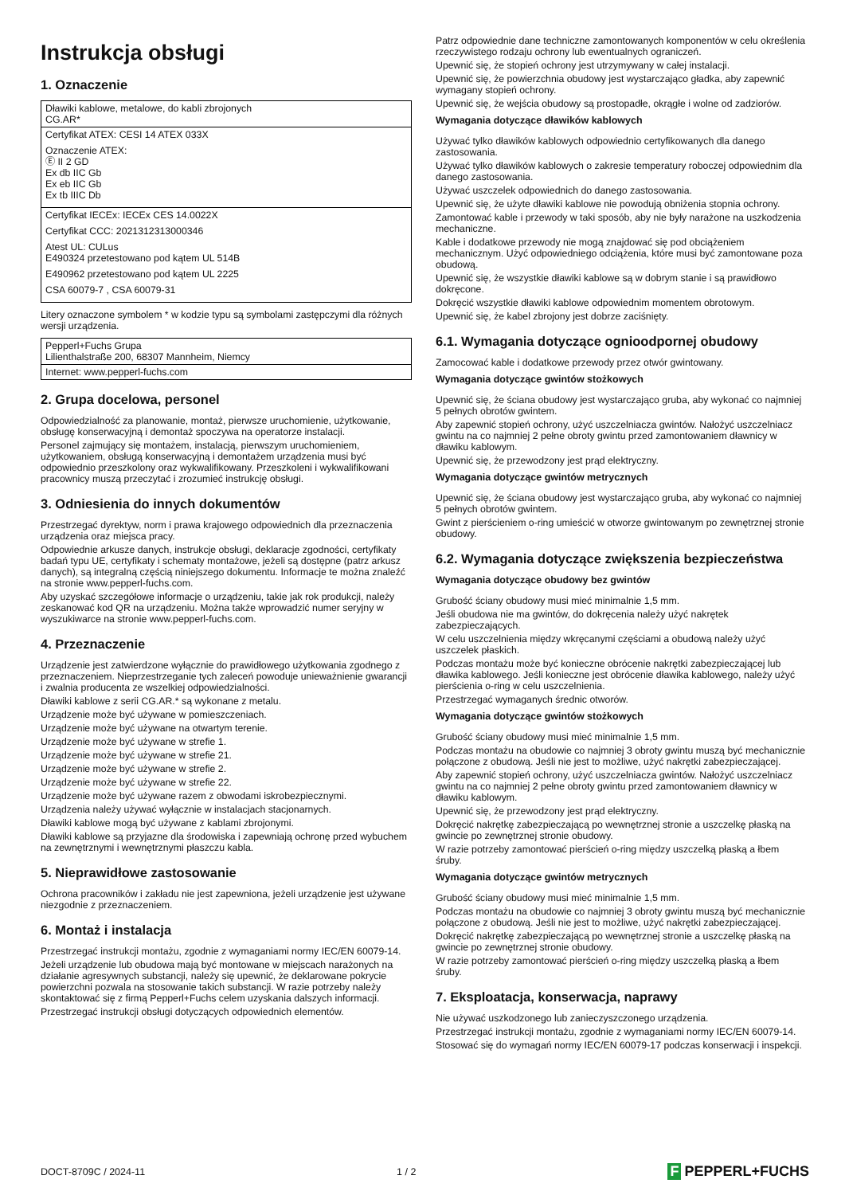Instrukcja obsługi
1. Oznaczenie
| Dławiki kablowe, metalowe, do kabli zbrojonych CG.AR* |
| Certyfikat ATEX: CESI 14 ATEX 033X Oznaczenie ATEX: Ⓔ II 2 GD Ex db IIC Gb Ex eb IIC Gb Ex tb IIIC Db |
| Certyfikat IECEx: IECEx CES 14.0022X Certyfikat CCC: 2021312313000346 Atest UL: CULus E490324 przetestowano pod kątem UL 514B E490962 przetestowano pod kątem UL 2225 CSA 60079-7 , CSA 60079-31 |
Litery oznaczone symbolem * w kodzie typu są symbolami zastępczymi dla różnych wersji urządzenia.
| Pepperl+Fuchs Grupa Lilienthalstraße 200, 68307 Mannheim, Niemcy |
| Internet: www.pepperl-fuchs.com |
2. Grupa docelowa, personel
Odpowiedzialność za planowanie, montaż, pierwsze uruchomienie, użytkowanie, obsługę konserwacyjną i demontaż spoczywa na operatorze instalacji.
Personel zajmujący się montażem, instalacją, pierwszym uruchomieniem, użytkowaniem, obsługą konserwacyjną i demontażem urządzenia musi być odpowiednio przeszkolony oraz wykwalifikowany. Przeszkoleni i wykwalifikowani pracownicy muszą przeczytać i zrozumieć instrukcję obsługi.
3. Odniesienia do innych dokumentów
Przestrzegać dyrektyw, norm i prawa krajowego odpowiednich dla przeznaczenia urządzenia oraz miejsca pracy.
Odpowiednie arkusze danych, instrukcje obsługi, deklaracje zgodności, certyfikaty badań typu UE, certyfikaty i schematy montażowe, jeżeli są dostępne (patrz arkusz danych), są integralną częścią niniejszego dokumentu. Informacje te można znaleźć na stronie www.pepperl-fuchs.com.
Aby uzyskać szczegółowe informacje o urządzeniu, takie jak rok produkcji, należy zeskanować kod QR na urządzeniu. Można także wprowadzić numer seryjny w wyszukiwarce na stronie www.pepperl-fuchs.com.
4. Przeznaczenie
Urządzenie jest zatwierdzone wyłącznie do prawidłowego użytkowania zgodnego z przeznaczeniem. Nieprzestrzeganie tych zaleceń powoduje unieważnienie gwarancji i zwalnia producenta ze wszelkiej odpowiedzialności.
Dławiki kablowe z serii CG.AR.* są wykonane z metalu.
Urządzenie może być używane w pomieszczeniach.
Urządzenie może być używane na otwartym terenie.
Urządzenie może być używane w strefie 1.
Urządzenie może być używane w strefie 21.
Urządzenie może być używane w strefie 2.
Urządzenie może być używane w strefie 22.
Urządzenie może być używane razem z obwodami iskrobezpiecznymi.
Urządzenia należy używać wyłącznie w instalacjach stacjonarnych.
Dławiki kablowe mogą być używane z kablami zbrojonymi.
Dławiki kablowe są przyjazne dla środowiska i zapewniają ochronę przed wybuchem na zewnętrznymi i wewnętrznymi płaszczu kabla.
5. Nieprawidłowe zastosowanie
Ochrona pracowników i zakładu nie jest zapewniona, jeżeli urządzenie jest używane niezgodnie z przeznaczeniem.
6. Montaż i instalacja
Przestrzegać instrukcji montażu, zgodnie z wymaganiami normy IEC/EN 60079-14.
Jeżeli urządzenie lub obudowa mają być montowane w miejscach narażonych na działanie agresywnych substancji, należy się upewnić, że deklarowane pokrycie powierzchni pozwala na stosowanie takich substancji. W razie potrzeby należy skontaktować się z firmą Pepperl+Fuchs celem uzyskania dalszych informacji.
Przestrzegać instrukcji obsługi dotyczących odpowiednich elementów.
Patrz odpowiednie dane techniczne zamontowanych komponentów w celu określenia rzeczywistego rodzaju ochrony lub ewentualnych ograniczeń.
Upewnić się, że stopień ochrony jest utrzymywany w całej instalacji.
Upewnić się, że powierzchnia obudowy jest wystarczająco gładka, aby zapewnić wymagany stopień ochrony.
Upewnić się, że wejścia obudowy są prostopadłe, okrągłe i wolne od zadziorów.
Wymagania dotyczące dławików kablowych
Używać tylko dławików kablowych odpowiednio certyfikowanych dla danego zastosowania.
Używać tylko dławików kablowych o zakresie temperatury roboczej odpowiednim dla danego zastosowania.
Używać uszczelek odpowiednich do danego zastosowania.
Upewnić się, że użyte dławiki kablowe nie powodują obniżenia stopnia ochrony.
Zamontować kable i przewody w taki sposób, aby nie były narażone na uszkodzenia mechaniczne.
Kable i dodatkowe przewody nie mogą znajdować się pod obciążeniem mechanicznym. Użyć odpowiedniego odciążenia, które musi być zamontowane poza obudową.
Upewnić się, że wszystkie dławiki kablowe są w dobrym stanie i są prawidłowo dokręcone.
Dokręcić wszystkie dławiki kablowe odpowiednim momentem obrotowym.
Upewnić się, że kabel zbrojony jest dobrze zaciśnięty.
6.1. Wymagania dotyczące ognioodpornej obudowy
Zamocować kable i dodatkowe przewody przez otwór gwintowany.
Wymagania dotyczące gwintów stożkowych
Upewnić się, że ściana obudowy jest wystarczająco gruba, aby wykonać co najmniej 5 pełnych obrotów gwintem.
Aby zapewnić stopień ochrony, użyć uszczelniacza gwintów. Nałożyć uszczelniacz gwintu na co najmniej 2 pełne obroty gwintu przed zamontowaniem dławnicy w dławiku kablowym.
Upewnić się, że przewodzony jest prąd elektryczny.
Wymagania dotyczące gwintów metrycznych
Upewnić się, że ściana obudowy jest wystarczająco gruba, aby wykonać co najmniej 5 pełnych obrotów gwintem.
Gwint z pierścieniem o-ring umieścić w otworze gwintowanym po zewnętrznej stronie obudowy.
6.2. Wymagania dotyczące zwiększenia bezpieczeństwa
Wymagania dotyczące obudowy bez gwintów
Grubość ściany obudowy musi mieć minimalnie 1,5 mm.
Jeśli obudowa nie ma gwintów, do dokręcenia należy użyć nakrętek zabezpieczających.
W celu uszczelnienia między wkręcanymi częściami a obudową należy użyć uszczelek płaskich.
Podczas montażu może być konieczne obrócenie nakrętki zabezpieczającej lub dławika kablowego. Jeśli konieczne jest obrócenie dławika kablowego, należy użyć pierścienia o-ring w celu uszczelnienia.
Przestrzegać wymaganych średnic otworów.
Wymagania dotyczące gwintów stożkowych
Grubość ściany obudowy musi mieć minimalnie 1,5 mm.
Podczas montażu na obudowie co najmniej 3 obroty gwintu muszą być mechanicznie połączone z obudową. Jeśli nie jest to możliwe, użyć nakrętki zabezpieczającej.
Aby zapewnić stopień ochrony, użyć uszczelniacza gwintów. Nałożyć uszczelniacz gwintu na co najmniej 2 pełne obroty gwintu przed zamontowaniem dławnicy w dławiku kablowym.
Upewnić się, że przewodzony jest prąd elektryczny.
Dokręcić nakrętkę zabezpieczającą po wewnętrznej stronie a uszczelkę płaską na gwincie po zewnętrznej stronie obudowy.
W razie potrzeby zamontować pierścień o-ring między uszczelką płaską a łbem śruby.
Wymagania dotyczące gwintów metrycznych
Grubość ściany obudowy musi mieć minimalnie 1,5 mm.
Podczas montażu na obudowie co najmniej 3 obroty gwintu muszą być mechanicznie połączone z obudową. Jeśli nie jest to możliwe, użyć nakrętki zabezpieczającej.
Dokręcić nakrętkę zabezpieczającą po wewnętrznej stronie a uszczelkę płaską na gwincie po zewnętrznej stronie obudowy.
W razie potrzeby zamontować pierścień o-ring między uszczelką płaską a łbem śruby.
7. Eksploatacja, konserwacja, naprawy
Nie używać uszkodzonego lub zanieczyszczonego urządzenia.
Przestrzegać instrukcji montażu, zgodnie z wymaganiami normy IEC/EN 60079-14.
Stosować się do wymagań normy IEC/EN 60079-17 podczas konserwacji i inspekcji.
DOCT-8709C / 2024-11 1 / 2
F PEPPERL+FUCHS